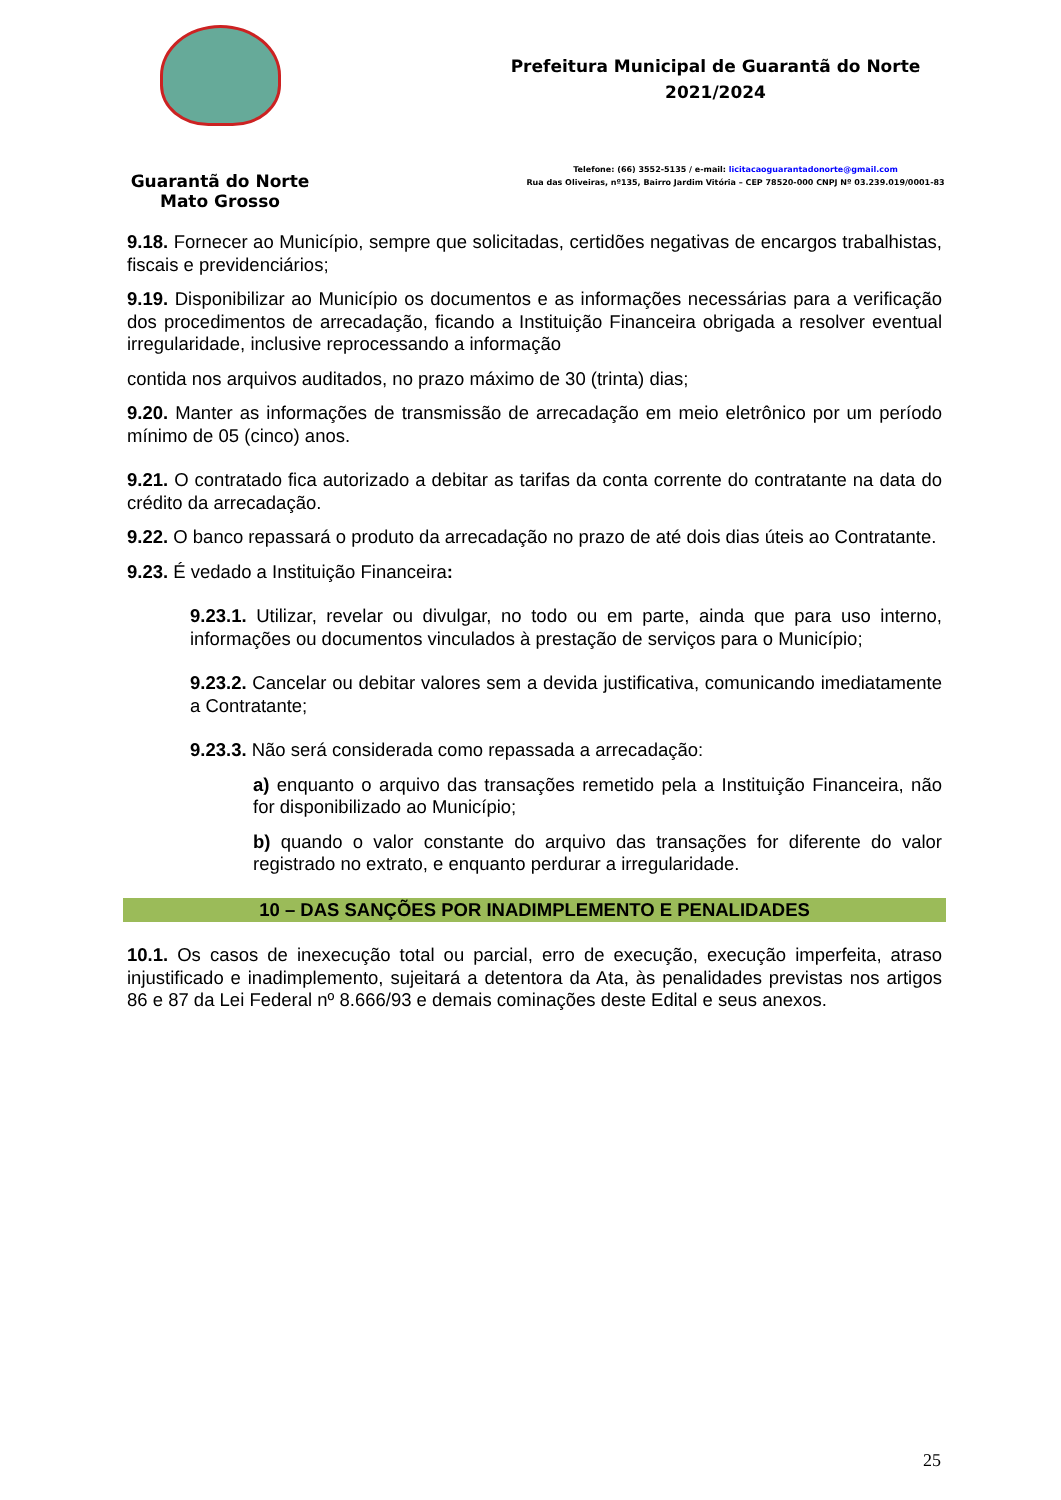Guarantã do Norte
Mato Grosso
Prefeitura Municipal de Guarantã do Norte
2021/2024
Telefone: (66) 3552-5135 / e-mail: licitacaoguarantadonorte@gmail.com
Rua das Oliveiras, nº135, Bairro Jardim Vitória – CEP 78520-000 CNPJ Nº 03.239.019/0001-83
9.18. Fornecer ao Município, sempre que solicitadas, certidões negativas de encargos trabalhistas, fiscais e previdenciários;
9.19. Disponibilizar ao Município os documentos e as informações necessárias para a verificação dos procedimentos de arrecadação, ficando a Instituição Financeira obrigada a resolver eventual irregularidade, inclusive reprocessando a informação
contida nos arquivos auditados, no prazo máximo de 30 (trinta) dias;
9.20. Manter as informações de transmissão de arrecadação em meio eletrônico por um período mínimo de 05 (cinco) anos.
9.21. O contratado fica autorizado a debitar as tarifas da conta corrente do contratante na data do crédito da arrecadação.
9.22. O banco repassará o produto da arrecadação no prazo de até dois dias úteis ao Contratante.
9.23. É vedado a Instituição Financeira:
9.23.1. Utilizar, revelar ou divulgar, no todo ou em parte, ainda que para uso interno, informações ou documentos vinculados à prestação de serviços para o Município;
9.23.2. Cancelar ou debitar valores sem a devida justificativa, comunicando imediatamente a Contratante;
9.23.3. Não será considerada como repassada a arrecadação:
a) enquanto o arquivo das transações remetido pela a Instituição Financeira, não for disponibilizado ao Município;
b) quando o valor constante do arquivo das transações for diferente do valor registrado no extrato, e enquanto perdurar a irregularidade.
10 – DAS SANÇÕES POR INADIMPLEMENTO E PENALIDADES
10.1. Os casos de inexecução total ou parcial, erro de execução, execução imperfeita, atraso injustificado e inadimplemento, sujeitará a detentora da Ata, às penalidades previstas nos artigos 86 e 87 da Lei Federal nº 8.666/93 e demais cominações deste Edital e seus anexos.
25